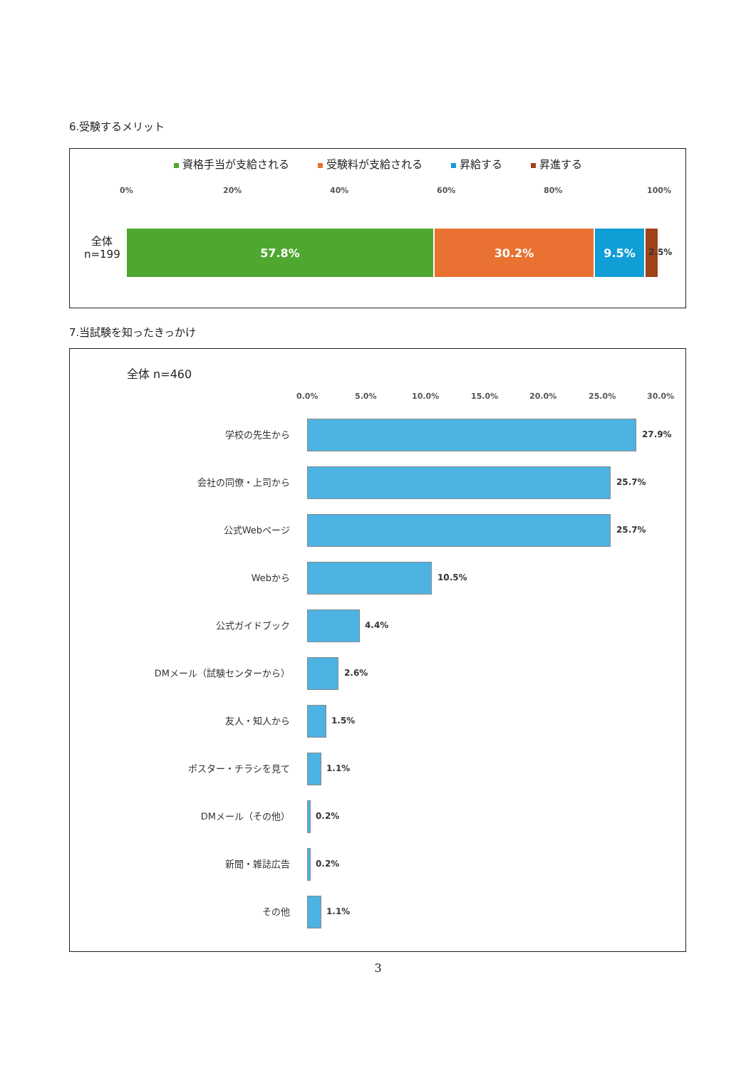6.受験するメリット
資格手当が支給される 受験料が支給される 昇給する 昇進する
0% 20% 40% 60% 80% 100%
全体
n=199
57.8% 30.2% 9.5%
2.5%
7.当試験を知ったきっかけ
全体 n=460
0.0% 5.0% 10.0% 15.0% 20.0% 25.0% 30.0%
学校の先生から 27.9%
会社の同僚・上司から 25.7%
公式Webページ 25.7%
Webから 10.5%
公式ガイドブック 4.4%
DMメール（試験センターから） 2.6%
友人・知人から 1.5%
ポスター・チラシを見て 1.1%
DMメール（その他） 0.2%
新聞・雑誌広告 0.2%
その他 1.1%
3